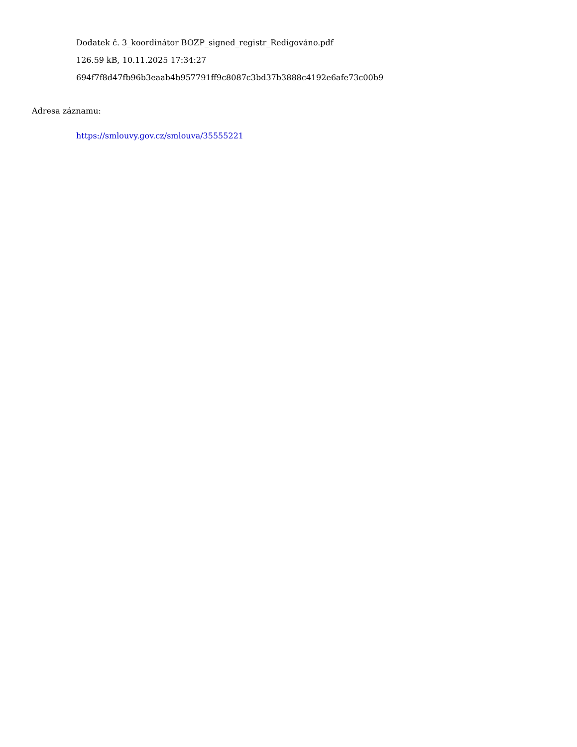Dodatek č. 3_koordinátor BOZP_signed_registr_Redigováno.pdf
126.59 kB, 10.11.2025 17:34:27
694f7f8d47fb96b3eaab4b957791ff9c8087c3bd37b3888c4192e6afe73c00b9
Adresa záznamu:
https://smlouvy.gov.cz/smlouva/35555221